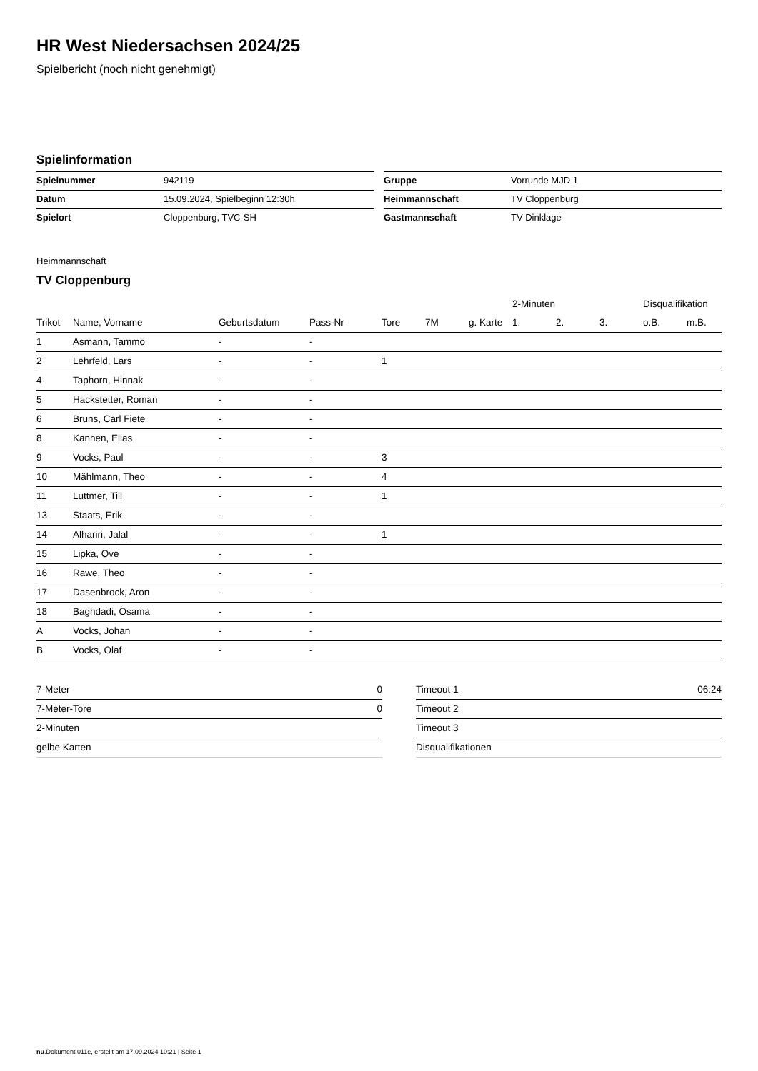HR West Niedersachsen 2024/25
Spielbericht (noch nicht genehmigt)
Spielinformation
| Spielnummer | 942119 |
| Datum | 15.09.2024, Spielbeginn 12:30h |
| Spielort | Cloppenburg, TVC-SH |
| Gruppe | Vorrunde MJD 1 |
| Heimmannschaft | TV Cloppenburg |
| Gastmannschaft | TV Dinklage |
Heimmannschaft
TV Cloppenburg
| | | | | | | | 2-Minuten | | | Disqualifikation | |
| --- | --- | --- | --- | --- | --- | --- | --- | --- | --- | --- | --- |
| Trikot | Name, Vorname | Geburtsdatum | Pass-Nr | Tore | 7M | g. Karte | 1. | 2. | 3. | o.B. | m.B. |
| 1 | Asmann, Tammo | - | - | | | | | | | | |
| 2 | Lehrfeld, Lars | - | - | 1 | | | | | | | |
| 4 | Taphorn, Hinnak | - | - | | | | | | | | |
| 5 | Hackstetter, Roman | - | - | | | | | | | | |
| 6 | Bruns, Carl Fiete | - | - | | | | | | | | |
| 8 | Kannen, Elias | - | - | | | | | | | | |
| 9 | Vocks, Paul | - | - | 3 | | | | | | | |
| 10 | Mählmann, Theo | - | - | 4 | | | | | | | |
| 11 | Luttmer, Till | - | - | 1 | | | | | | | |
| 13 | Staats, Erik | - | - | | | | | | | | |
| 14 | Alhariri, Jalal | - | - | 1 | | | | | | | |
| 15 | Lipka, Ove | - | - | | | | | | | | |
| 16 | Rawe, Theo | - | - | | | | | | | | |
| 17 | Dasenbrock, Aron | - | - | | | | | | | | |
| 18 | Baghdadi, Osama | - | - | | | | | | | | |
| A | Vocks, Johan | - | - | | | | | | | | |
| B | Vocks, Olaf | - | - | | | | | | | | |
| 7-Meter | 0 |
| 7-Meter-Tore | 0 |
| 2-Minuten | |
| gelbe Karten | |
| Timeout 1 | 06:24 |
| Timeout 2 | |
| Timeout 3 | |
| Disqualifikationen | |
nu.Dokument 011e, erstellt am 17.09.2024 10:21 | Seite 1